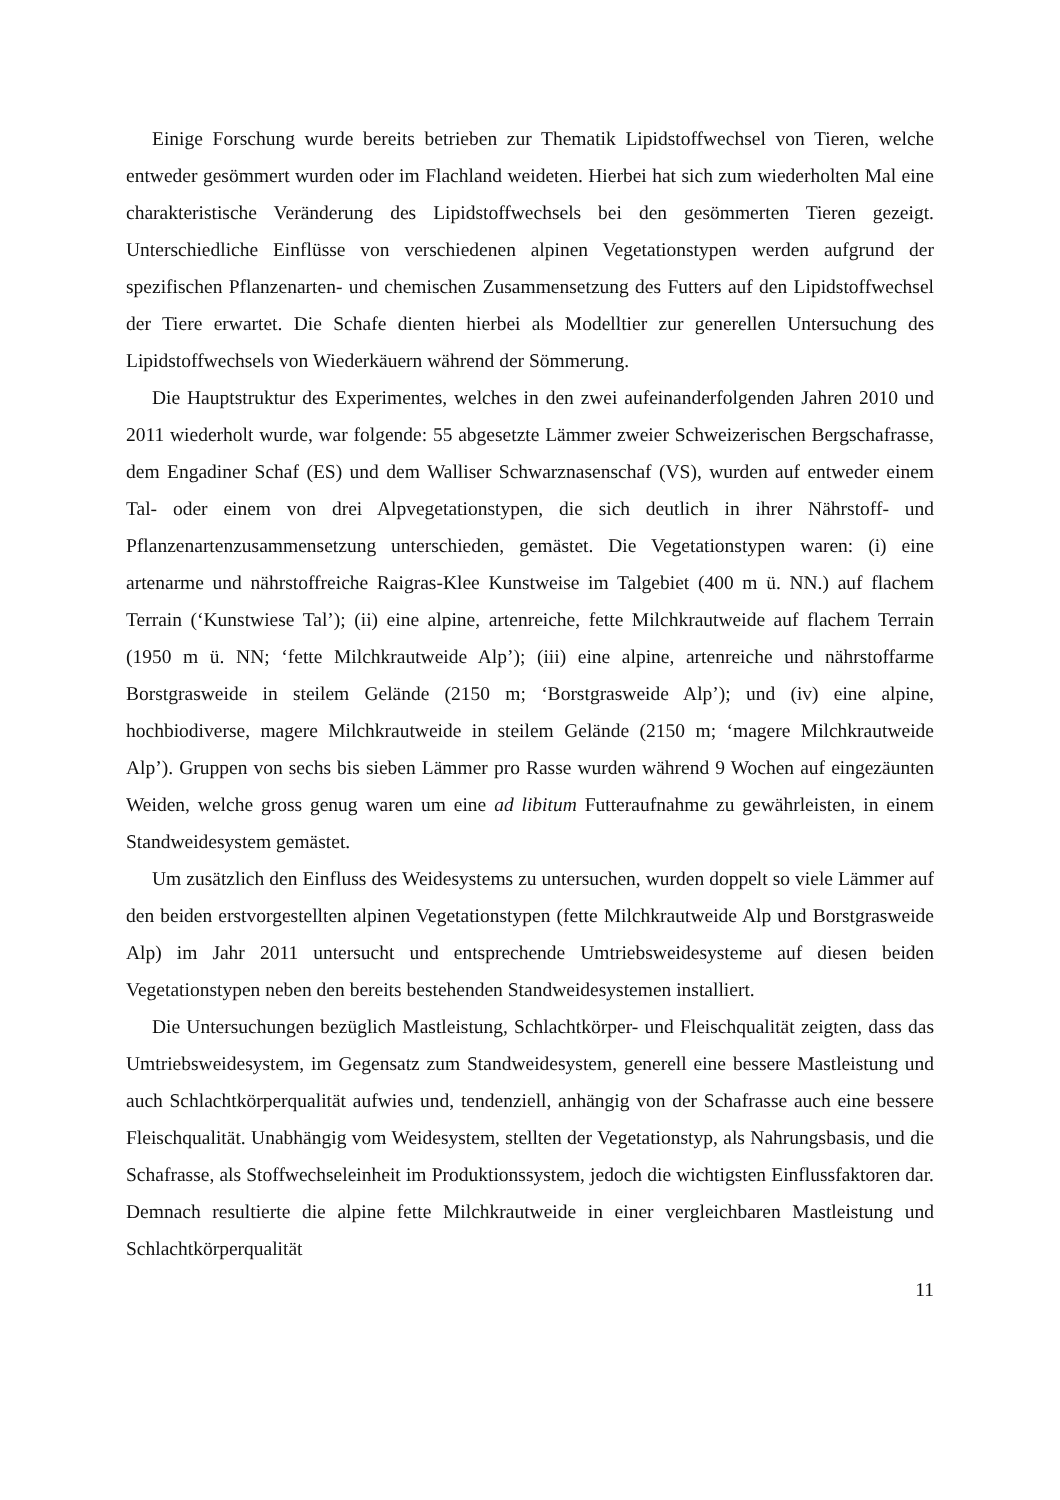Einige Forschung wurde bereits betrieben zur Thematik Lipidstoffwechsel von Tieren, welche entweder gesömmert wurden oder im Flachland weideten. Hierbei hat sich zum wiederholten Mal eine charakteristische Veränderung des Lipidstoffwechsels bei den gesömmerten Tieren gezeigt. Unterschiedliche Einflüsse von verschiedenen alpinen Vegetationstypen werden aufgrund der spezifischen Pflanzenarten- und chemischen Zusammensetzung des Futters auf den Lipidstoffwechsel der Tiere erwartet. Die Schafe dienten hierbei als Modelltier zur generellen Untersuchung des Lipidstoffwechsels von Wiederkäuern während der Sömmerung.
Die Hauptstruktur des Experimentes, welches in den zwei aufeinanderfolgenden Jahren 2010 und 2011 wiederholt wurde, war folgende: 55 abgesetzte Lämmer zweier Schweizerischen Bergschafrasse, dem Engadiner Schaf (ES) und dem Walliser Schwarznasenschaf (VS), wurden auf entweder einem Tal- oder einem von drei Alpvegetationstypen, die sich deutlich in ihrer Nährstoff- und Pflanzenartenzusammensetzung unterschieden, gemästet. Die Vegetationstypen waren: (i) eine artenarme und nährstoffreiche Raigras-Klee Kunstweise im Talgebiet (400 m ü. NN.) auf flachem Terrain (‘Kunstwiese Tal’); (ii) eine alpine, artenreiche, fette Milchkrautweide auf flachem Terrain (1950 m ü. NN; ‘fette Milchkrautweide Alp’); (iii) eine alpine, artenreiche und nährstoffarme Borstgrasweide in steilem Gelände (2150 m; ‘Borstgrasweide Alp’); und (iv) eine alpine, hochbiodiverse, magere Milchkrautweide in steilem Gelände (2150 m; ‘magere Milchkrautweide Alp’). Gruppen von sechs bis sieben Lämmer pro Rasse wurden während 9 Wochen auf eingezäunten Weiden, welche gross genug waren um eine ad libitum Futteraufnahme zu gewährleisten, in einem Standweidesystem gemästet.
Um zusätzlich den Einfluss des Weidesystems zu untersuchen, wurden doppelt so viele Lämmer auf den beiden erstvorgestellten alpinen Vegetationstypen (fette Milchkrautweide Alp und Borstgrasweide Alp) im Jahr 2011 untersucht und entsprechende Umtriebsweidesysteme auf diesen beiden Vegetationstypen neben den bereits bestehenden Standweidesystemen installiert.
Die Untersuchungen bezüglich Mastleistung, Schlachtkörper- und Fleischqualität zeigten, dass das Umtriebsweidesystem, im Gegensatz zum Standweidesystem, generell eine bessere Mastleistung und auch Schlachtkörperqualität aufwies und, tendenziell, anhängig von der Schafrasse auch eine bessere Fleischqualität. Unabhängig vom Weidesystem, stellten der Vegetationstyp, als Nahrungsbasis, und die Schafrasse, als Stoffwechseleinheit im Produktionssystem, jedoch die wichtigsten Einflussfaktoren dar. Demnach resultierte die alpine fette Milchkrautweide in einer vergleichbaren Mastleistung und Schlachtkörperqualität
11